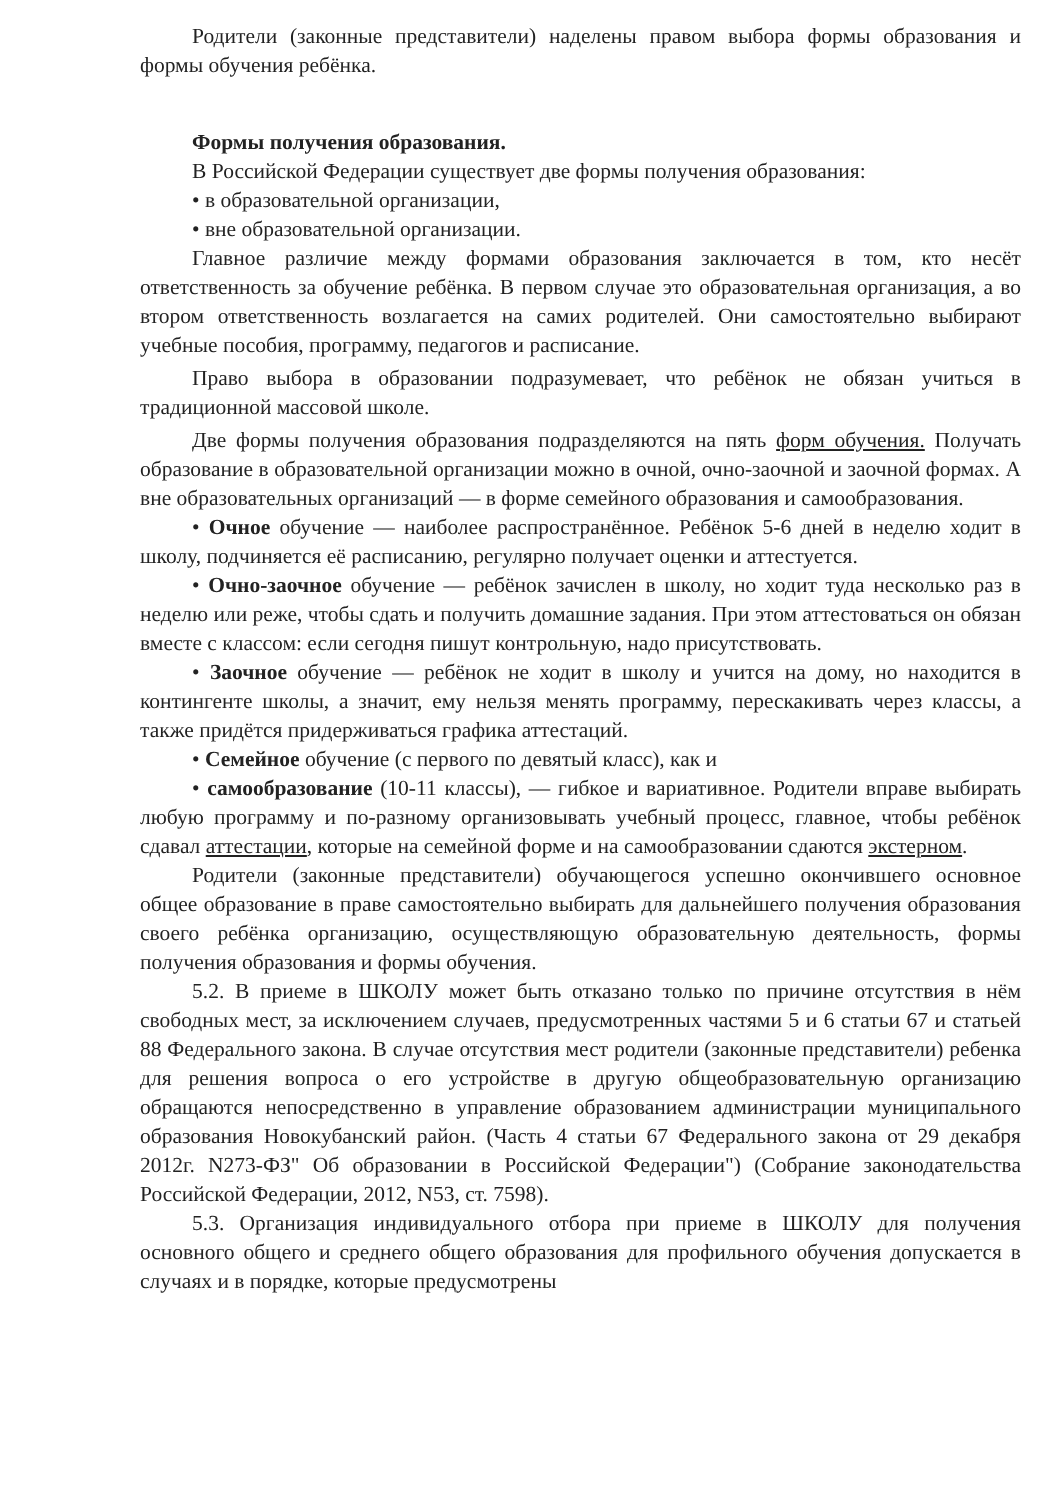Родители (законные представители) наделены правом выбора формы образования и формы обучения ребёнка.
Формы получения образования.
В Российской Федерации существует две формы получения образования:
• в образовательной организации,
• вне образовательной организации.
Главное различие между формами образования заключается в том, кто несёт ответственность за обучение ребёнка. В первом случае это образовательная организация, а во втором ответственность возлагается на самих родителей. Они самостоятельно выбирают учебные пособия, программу, педагогов и расписание.
Право выбора в образовании подразумевает, что ребёнок не обязан учиться в традиционной массовой школе.
Две формы получения образования подразделяются на пять форм обучения. Получать образование в образовательной организации можно в очной, очно-заочной и заочной формах. А вне образовательных организаций — в форме семейного образования и самообразования.
• Очное обучение — наиболее распространённое. Ребёнок 5-6 дней в неделю ходит в школу, подчиняется её расписанию, регулярно получает оценки и аттестуется.
• Очно-заочное обучение — ребёнок зачислен в школу, но ходит туда несколько раз в неделю или реже, чтобы сдать и получить домашние задания. При этом аттестоваться он обязан вместе с классом: если сегодня пишут контрольную, надо присутствовать.
• Заочное обучение — ребёнок не ходит в школу и учится на дому, но находится в контингенте школы, а значит, ему нельзя менять программу, перескакивать через классы, а также придётся придерживаться графика аттестаций.
• Семейное обучение (с первого по девятый класс), как и
• самообразование (10-11 классы), — гибкое и вариативное. Родители вправе выбирать любую программу и по-разному организовывать учебный процесс, главное, чтобы ребёнок сдавал аттестации, которые на семейной форме и на самообразовании сдаются экстерном.
Родители (законные представители) обучающегося успешно окончившего основное общее образование в праве самостоятельно выбирать для дальнейшего получения образования своего ребёнка организацию, осуществляющую образовательную деятельность, формы получения образования и формы обучения.
5.2. В приеме в ШКОЛУ может быть отказано только по причине отсутствия в нём свободных мест, за исключением случаев, предусмотренных частями 5 и 6 статьи 67 и статьей 88 Федерального закона. В случае отсутствия мест родители (законные представители) ребенка для решения вопроса о его устройстве в другую общеобразовательную организацию обращаются непосредственно в управление образованием администрации муниципального образования Новокубанский район. (Часть 4 статьи 67 Федерального закона от 29 декабря 2012г. N273-ФЗ" Об образовании в Российской Федерации") (Собрание законодательства Российской Федерации, 2012, N53, ст. 7598).
5.3. Организация индивидуального отбора при приеме в ШКОЛУ для получения основного общего и среднего общего образования для профильного обучения допускается в случаях и в порядке, которые предусмотрены